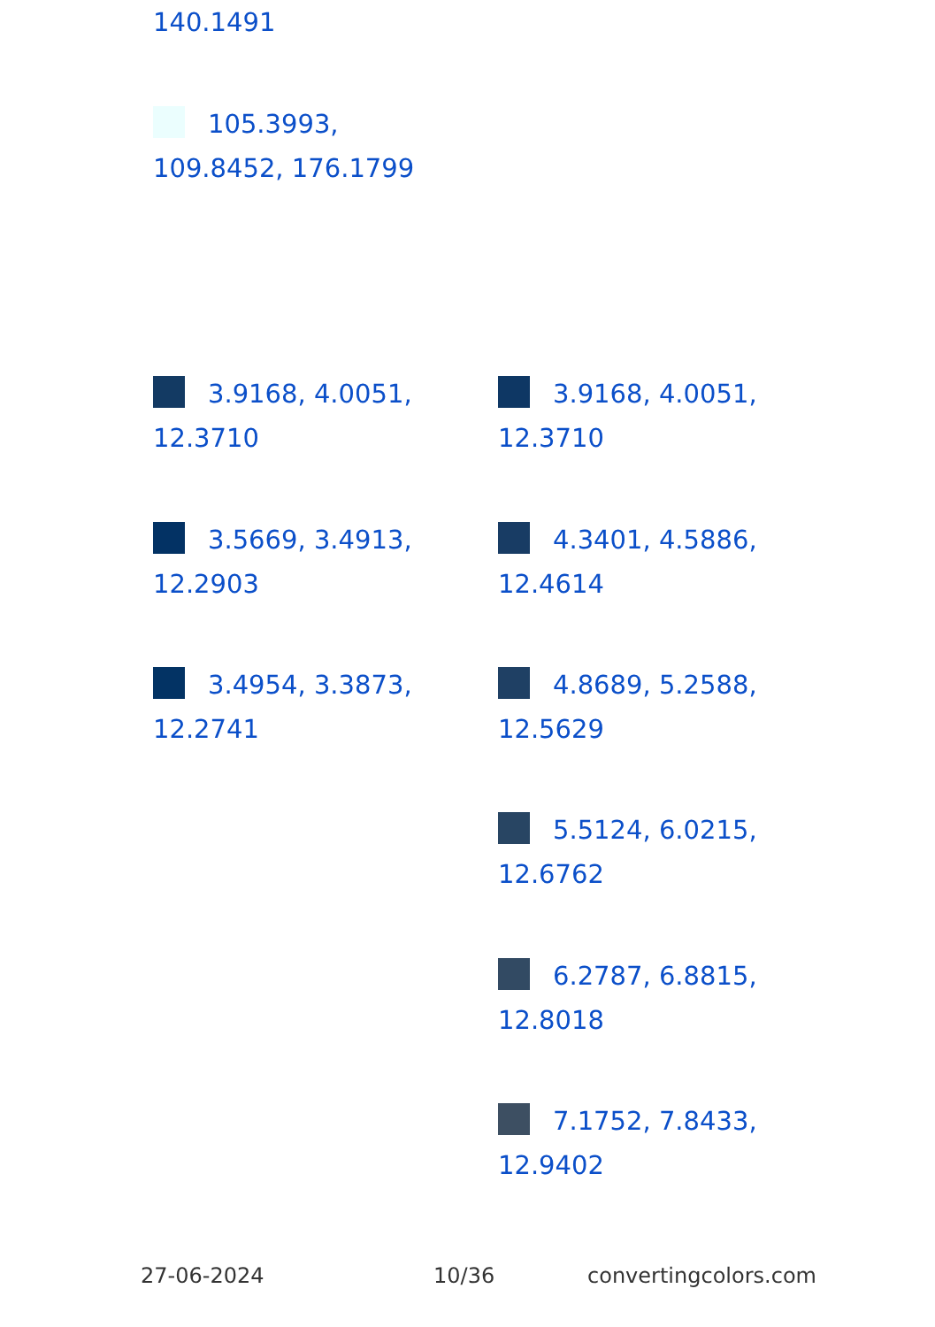140.1491
105.3993, 109.8452, 176.1799
3.9168, 4.0051, 12.3710
3.9168, 4.0051, 12.3710
3.5669, 3.4913, 12.2903
4.3401, 4.5886, 12.4614
3.4954, 3.3873, 12.2741
4.8689, 5.2588, 12.5629
5.5124, 6.0215, 12.6762
6.2787, 6.8815, 12.8018
7.1752, 7.8433, 12.9402
27-06-2024 10/36 convertingcolors.com